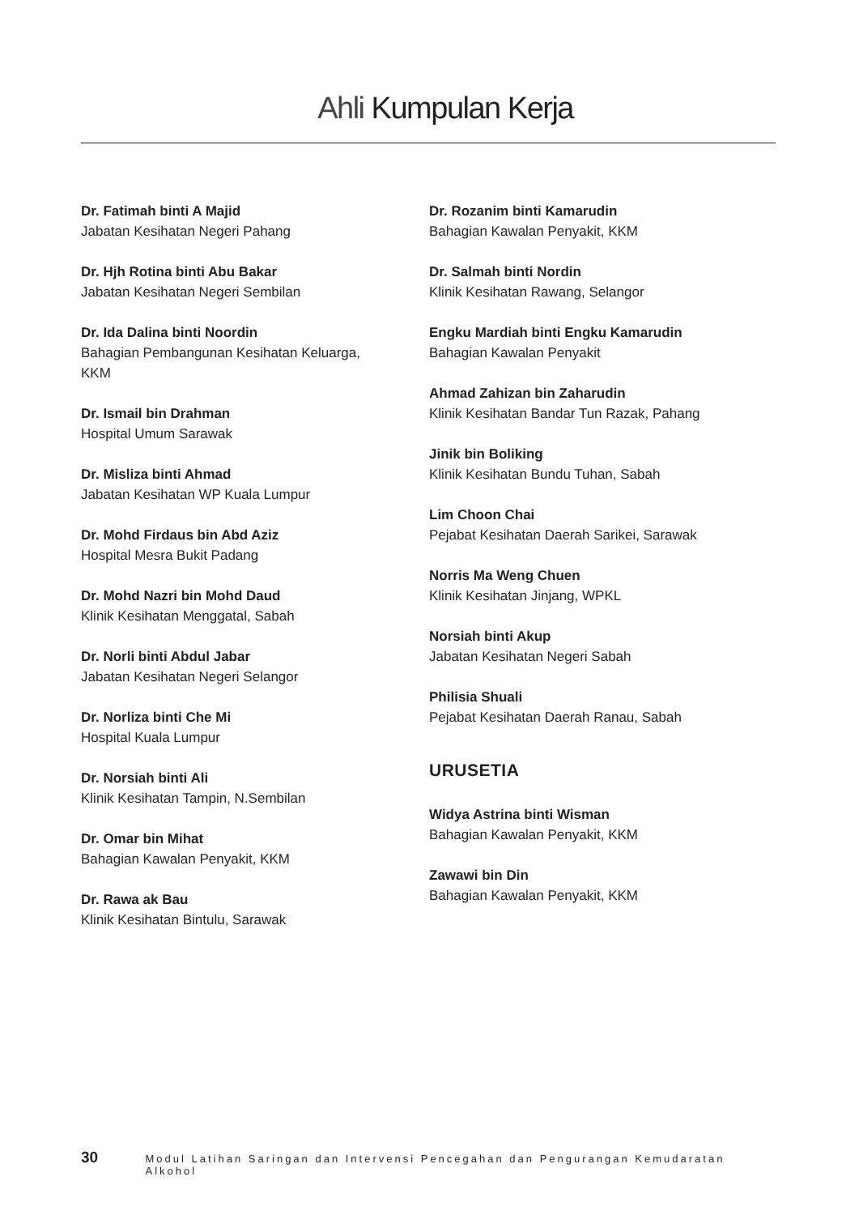Ahli Kumpulan Kerja
Dr. Fatimah binti A Majid
Jabatan Kesihatan Negeri Pahang
Dr. Hjh Rotina binti Abu Bakar
Jabatan Kesihatan Negeri Sembilan
Dr. Ida Dalina binti Noordin
Bahagian Pembangunan Kesihatan Keluarga,
KKM
Dr. Ismail bin Drahman
Hospital Umum Sarawak
Dr. Misliza binti Ahmad
Jabatan Kesihatan WP Kuala Lumpur
Dr. Mohd Firdaus bin Abd Aziz
Hospital Mesra Bukit Padang
Dr. Mohd Nazri bin Mohd Daud
Klinik Kesihatan Menggatal, Sabah
Dr. Norli binti Abdul Jabar
Jabatan Kesihatan Negeri Selangor
Dr. Norliza binti Che Mi
Hospital Kuala Lumpur
Dr. Norsiah binti Ali
Klinik Kesihatan Tampin, N.Sembilan
Dr. Omar bin Mihat
Bahagian Kawalan Penyakit, KKM
Dr. Rawa ak Bau
Klinik Kesihatan Bintulu, Sarawak
Dr. Rozanim binti Kamarudin
Bahagian Kawalan Penyakit, KKM
Dr. Salmah binti Nordin
Klinik Kesihatan Rawang, Selangor
Engku Mardiah binti Engku Kamarudin
Bahagian Kawalan Penyakit
Ahmad Zahizan bin Zaharudin
Klinik Kesihatan Bandar Tun Razak, Pahang
Jinik bin Boliking
Klinik Kesihatan Bundu Tuhan, Sabah
Lim Choon Chai
Pejabat Kesihatan Daerah Sarikei, Sarawak
Norris Ma Weng Chuen
Klinik Kesihatan Jinjang, WPKL
Norsiah binti Akup
Jabatan Kesihatan Negeri Sabah
Philisia Shuali
Pejabat Kesihatan Daerah Ranau, Sabah
URUSETIA
Widya Astrina binti Wisman
Bahagian Kawalan Penyakit, KKM
Zawawi bin Din
Bahagian Kawalan Penyakit, KKM
30 Modul Latihan Saringan dan Intervensi Pencegahan dan Pengurangan Kemudaratan Alkohol